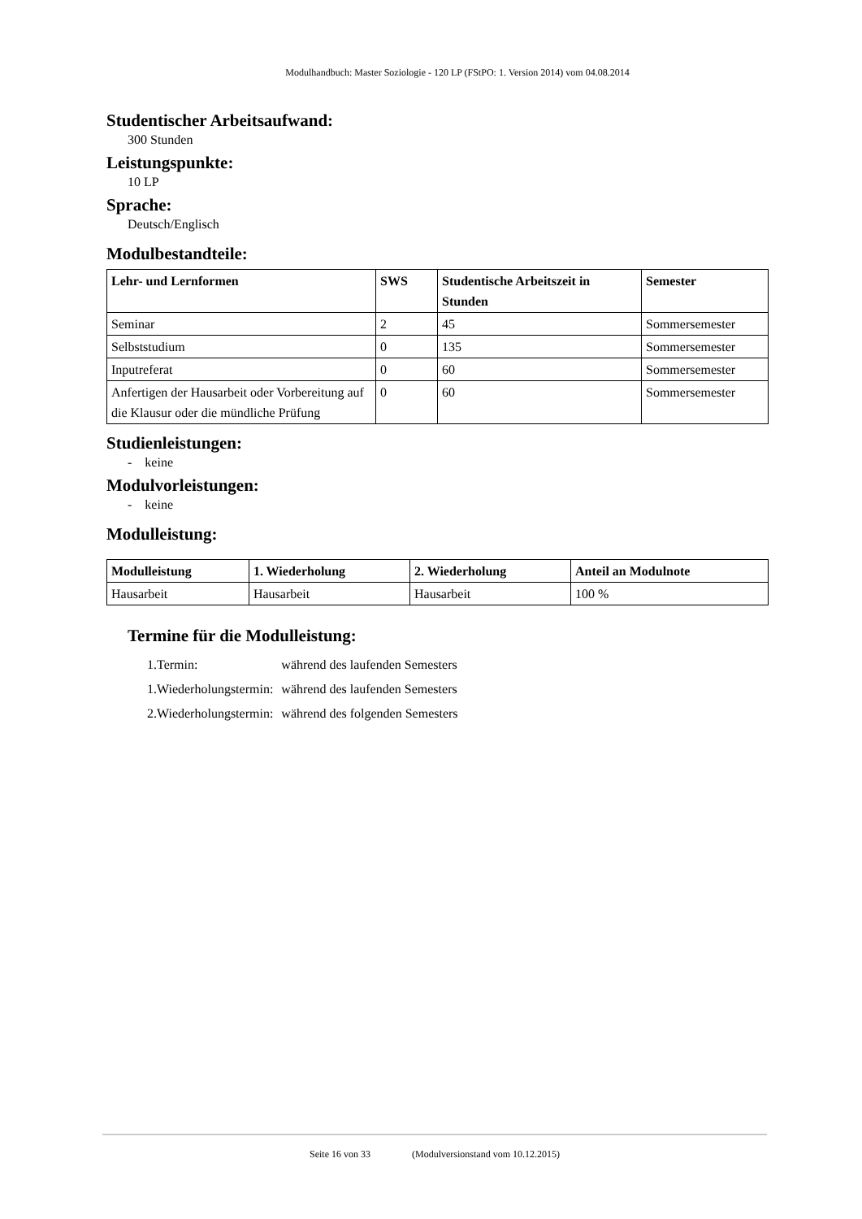Modulhandbuch: Master Soziologie - 120 LP (FStPO: 1. Version 2014) vom 04.08.2014
Studentischer Arbeitsaufwand:
300 Stunden
Leistungspunkte:
10 LP
Sprache:
Deutsch/Englisch
Modulbestandteile:
| Lehr- und Lernformen | SWS | Studentische Arbeitszeit in Stunden | Semester |
| --- | --- | --- | --- |
| Seminar | 2 | 45 | Sommersemester |
| Selbststudium | 0 | 135 | Sommersemester |
| Inputreferat | 0 | 60 | Sommersemester |
| Anfertigen der Hausarbeit oder Vorbereitung auf die Klausur oder die mündliche Prüfung | 0 | 60 | Sommersemester |
Studienleistungen:
- keine
Modulvorleistungen:
- keine
Modulleistung:
| Modulleistung | 1. Wiederholung | 2. Wiederholung | Anteil an Modulnote |
| --- | --- | --- | --- |
| Hausarbeit | Hausarbeit | Hausarbeit | 100 % |
Termine für die Modulleistung:
| 1.Termin: | während des laufenden Semesters |
| 1.Wiederholungstermin: | während des laufenden Semesters |
| 2.Wiederholungstermin: | während des folgenden Semesters |
Seite 16 von 33 (Modulversionstand vom 10.12.2015)